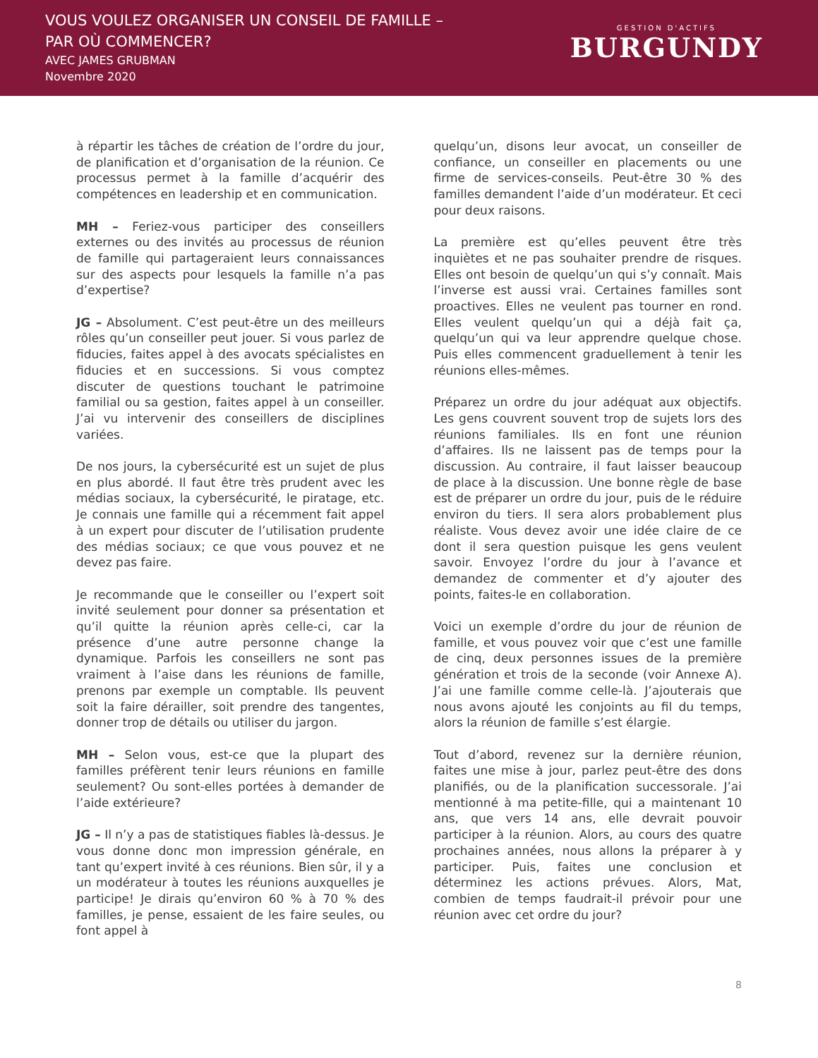VOUS VOULEZ ORGANISER UN CONSEIL DE FAMILLE –
PAR OÙ COMMENCER?
AVEC JAMES GRUBMAN
Novembre 2020
GESTION D'ACTIFS
BURGUNDY
à répartir les tâches de création de l’ordre du jour, de planification et d’organisation de la réunion. Ce processus permet à la famille d’acquérir des compétences en leadership et en communication.
MH – Feriez-vous participer des conseillers externes ou des invités au processus de réunion de famille qui partageraient leurs connaissances sur des aspects pour lesquels la famille n’a pas d’expertise?
JG – Absolument. C’est peut-être un des meilleurs rôles qu’un conseiller peut jouer. Si vous parlez de fiducies, faites appel à des avocats spécialistes en fiducies et en successions. Si vous comptez discuter de questions touchant le patrimoine familial ou sa gestion, faites appel à un conseiller. J’ai vu intervenir des conseillers de disciplines variées.
De nos jours, la cybersécurité est un sujet de plus en plus abordé. Il faut être très prudent avec les médias sociaux, la cybersécurité, le piratage, etc. Je connais une famille qui a récemment fait appel à un expert pour discuter de l’utilisation prudente des médias sociaux; ce que vous pouvez et ne devez pas faire.
Je recommande que le conseiller ou l’expert soit invité seulement pour donner sa présentation et qu’il quitte la réunion après celle-ci, car la présence d’une autre personne change la dynamique. Parfois les conseillers ne sont pas vraiment à l’aise dans les réunions de famille, prenons par exemple un comptable. Ils peuvent soit la faire dérailler, soit prendre des tangentes, donner trop de détails ou utiliser du jargon.
MH – Selon vous, est-ce que la plupart des familles préfèrent tenir leurs réunions en famille seulement? Ou sont-elles portées à demander de l’aide extérieure?
JG – Il n’y a pas de statistiques fiables là-dessus. Je vous donne donc mon impression générale, en tant qu’expert invité à ces réunions. Bien sûr, il y a un modérateur à toutes les réunions auxquelles je participe! Je dirais qu’environ 60 % à 70 % des familles, je pense, essaient de les faire seules, ou font appel à
quelqu’un, disons leur avocat, un conseiller de confiance, un conseiller en placements ou une firme de services-conseils. Peut-être 30 % des familles demandent l’aide d’un modérateur. Et ceci pour deux raisons.
La première est qu’elles peuvent être très inquiètes et ne pas souhaiter prendre de risques. Elles ont besoin de quelqu’un qui s’y connaît. Mais l’inverse est aussi vrai. Certaines familles sont proactives. Elles ne veulent pas tourner en rond. Elles veulent quelqu’un qui a déjà fait ça, quelqu’un qui va leur apprendre quelque chose. Puis elles commencent graduellement à tenir les réunions elles-mêmes.
Préparez un ordre du jour adéquat aux objectifs. Les gens couvrent souvent trop de sujets lors des réunions familiales. Ils en font une réunion d’affaires. Ils ne laissent pas de temps pour la discussion. Au contraire, il faut laisser beaucoup de place à la discussion. Une bonne règle de base est de préparer un ordre du jour, puis de le réduire environ du tiers. Il sera alors probablement plus réaliste. Vous devez avoir une idée claire de ce dont il sera question puisque les gens veulent savoir. Envoyez l’ordre du jour à l’avance et demandez de commenter et d’y ajouter des points, faites-le en collaboration.
Voici un exemple d’ordre du jour de réunion de famille, et vous pouvez voir que c’est une famille de cinq, deux personnes issues de la première génération et trois de la seconde (voir Annexe A). J’ai une famille comme celle-là. J’ajouterais que nous avons ajouté les conjoints au fil du temps, alors la réunion de famille s’est élargie.
Tout d’abord, revenez sur la dernière réunion, faites une mise à jour, parlez peut-être des dons planifiés, ou de la planification successorale. J’ai mentionné à ma petite-fille, qui a maintenant 10 ans, que vers 14 ans, elle devrait pouvoir participer à la réunion. Alors, au cours des quatre prochaines années, nous allons la préparer à y participer. Puis, faites une conclusion et déterminez les actions prévues. Alors, Mat, combien de temps faudrait-il prévoir pour une réunion avec cet ordre du jour?
8